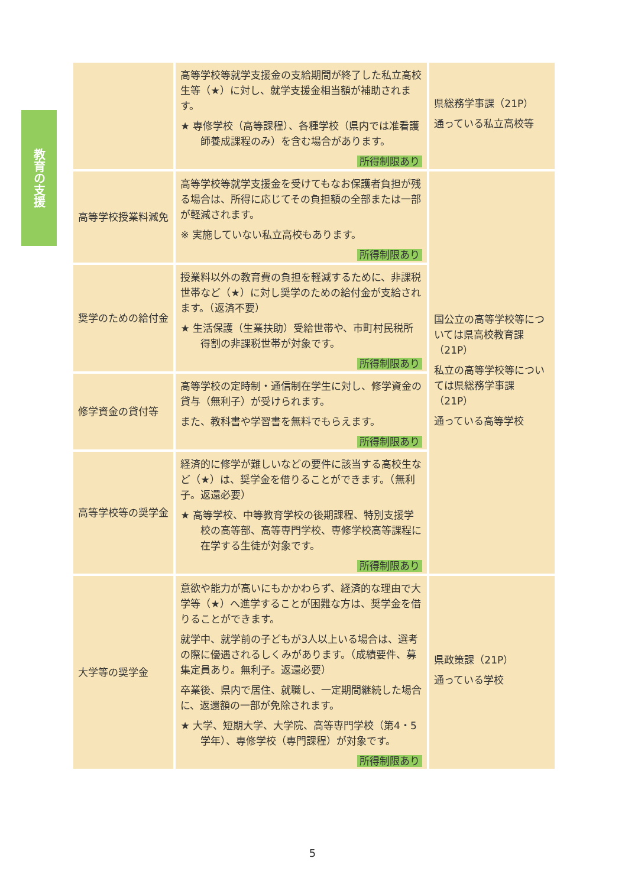教育の支援
| | 高等学校等就学支援金の支給期間が終了した私立高校生等（★）に対し、就学支援金相当額が補助されます。 ★ 専修学校（高等課程）、各種学校（県内では准看護師養成課程のみ）を含む場合があります。 所得制限あり | 県総務学事課（21P） 通っている私立高校等 |
| 高等学校授業料減免 | 高等学校等就学支援金を受けてもなお保護者負担が残る場合は、所得に応じてその負担額の全部または一部が軽減されます。 ※ 実施していない私立高校もあります。 所得制限あり | 国公立の高等学校等については県高校教育課（21P） 私立の高等学校等については県総務学事課（21P） 通っている高等学校 |
| 奨学のための給付金 | 授業料以外の教育費の負担を軽減するために、非課税世帯など（★）に対し奨学のための給付金が支給されます。（返済不要） ★ 生活保護（生業扶助）受給世帯や、市町村民税所得割の非課税世帯が対象です。 所得制限あり | |
| 修学資金の貸付等 | 高等学校の定時制・通信制在学生に対し、修学資金の貸与（無利子）が受けられます。 また、教科書や学習書を無料でもらえます。 所得制限あり | |
| 高等学校等の奨学金 | 経済的に修学が難しいなどの要件に該当する高校生など（★）は、奨学金を借りることができます。（無利子。返還必要） ★ 高等学校、中等教育学校の後期課程、特別支援学校の高等部、高等専門学校、専修学校高等課程に在学する生徒が対象です。 所得制限あり | |
| 大学等の奨学金 | 意欲や能力が高いにもかかわらず、経済的な理由で大学等（★）へ進学することが困難な方は、奨学金を借りることができます。 就学中、就学前の子どもが3人以上いる場合は、選考の際に優遇されるしくみがあります。（成績要件、募集定員あり。無利子。返還必要） 卒業後、県内で居住、就職し、一定期間継続した場合に、返還額の一部が免除されます。 ★ 大学、短期大学、大学院、高等専門学校（第4・5学年）、専修学校（専門課程）が対象です。 所得制限あり | 県政策課（21P） 通っている学校 |
5